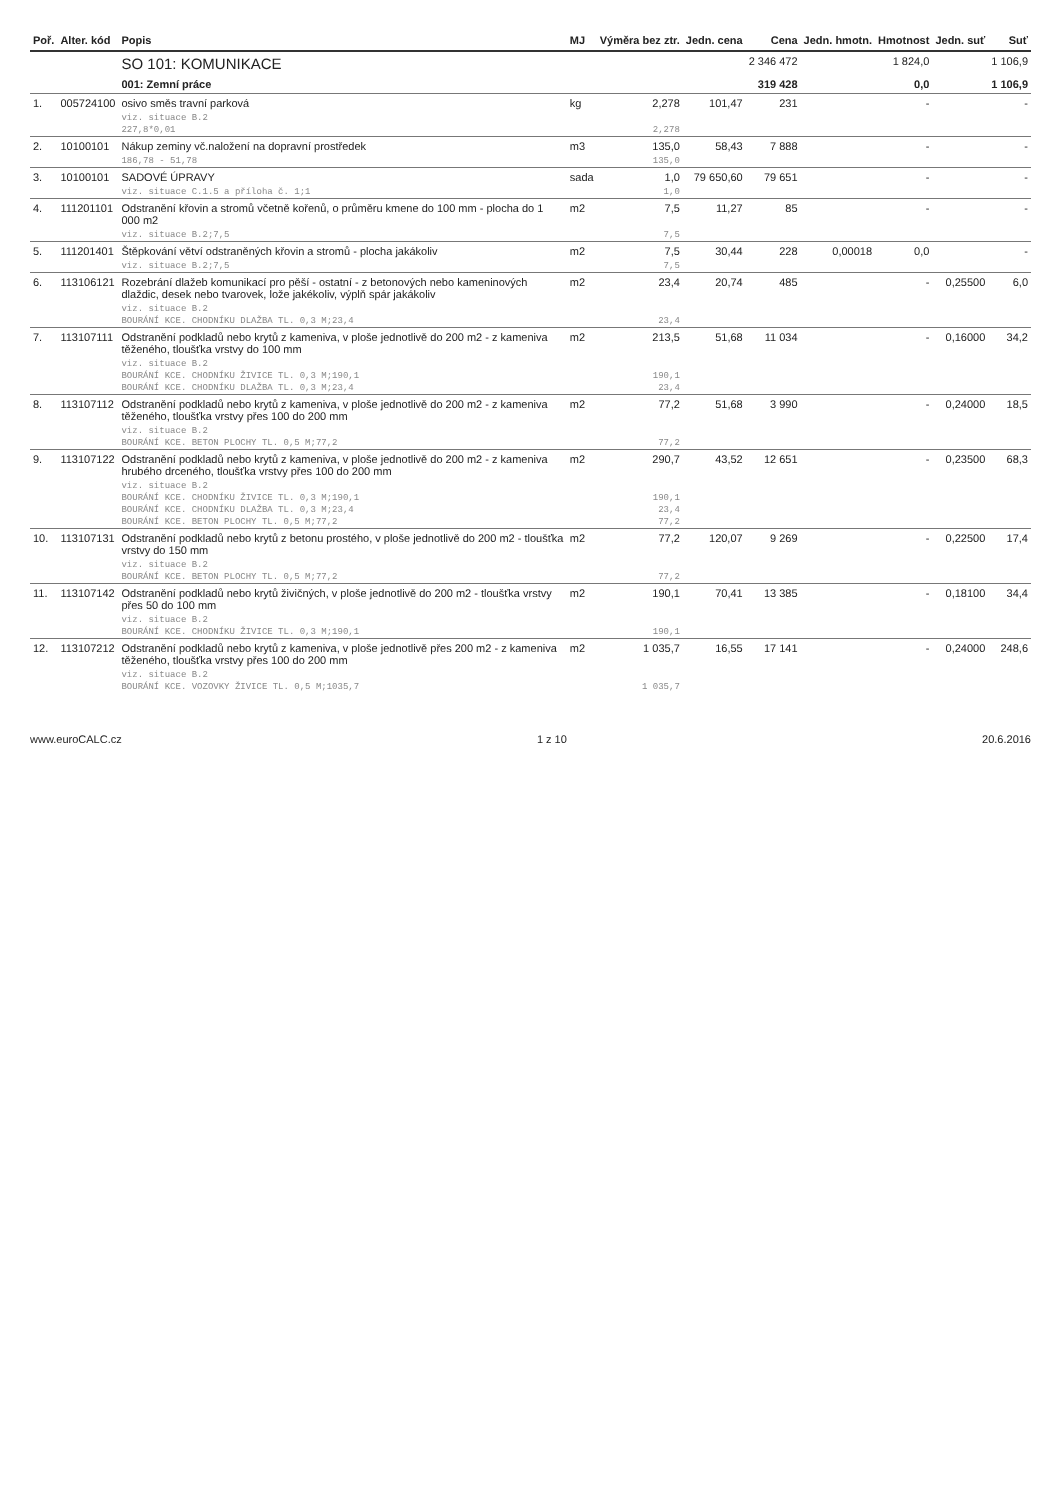| Poř. | Alter. kód | Popis | MJ | Výměra bez ztr. | Jedn. cena | Cena | Jedn. hmotn. | Hmotnost | Jedn. suť | Suť |
| --- | --- | --- | --- | --- | --- | --- | --- | --- | --- | --- |
| | | SO 101: KOMUNIKACE | | | | 2 346 472 | | 1 824,0 | | 1 106,9 |
| | | 001: Zemní práce | | | | 319 428 | | 0,0 | | 1 106,9 |
| 1. | 005724100 | osivo směs travní parková | kg | 2,278 | 101,47 | 231 | | - | | - |
| | | viz. situace B.2 | | | | | | | | |
| | | 227,8*0,01 | | 2,278 | | | | | | |
| 2. | 10100101 | Nákup zeminy vč.naložení na dopravní prostředek | m3 | 135,0 | 58,43 | 7 888 | | - | | - |
| | | 186,78 - 51,78 | | 135,0 | | | | | | |
| 3. | 10100101 | SADOVÉ ÚPRAVY | sada | 1,0 | 79 650,60 | 79 651 | | - | | - |
| | | viz. situace C.1.5 a příloha č. 1;1 | | 1,0 | | | | | | |
| 4. | 111201101 | Odstranění křovin a stromů včetně kořenů, o průměru kmene do 100 mm - plocha do 1 000 m2 | m2 | 7,5 | 11,27 | 85 | | - | | - |
| | | viz. situace B.2;7,5 | | 7,5 | | | | | | |
| 5. | 111201401 | Štěpkování větví odstraněných křovin a stromů - plocha jakákoliv | m2 | 7,5 | 30,44 | 228 | 0,00018 | 0,0 | | - |
| | | viz. situace B.2;7,5 | | 7,5 | | | | | | |
| 6. | 113106121 | Rozebrání dlažeb komunikací pro pěší - ostatní - z betonových nebo kameninových dlaždic, desek nebo tvarovek, lože jakékoliv, výplň spár jakákoliv | m2 | 23,4 | 20,74 | 485 | | - | 0,25500 | 6,0 |
| | | viz. situace B.2 | | | | | | | | |
| | | BOURÁNÍ KCE. CHODNÍKU DLAŽBA TL. 0,3 M;23,4 | | 23,4 | | | | | | |
| 7. | 113107111 | Odstranění podkladů nebo krytů z kameniva, v ploše jednotlivě do 200 m2 - z kameniva těženého, tloušťka vrstvy do 100 mm | m2 | 213,5 | 51,68 | 11 034 | | - | 0,16000 | 34,2 |
| | | viz. situace B.2 | | | | | | | | |
| | | BOURÁNÍ KCE. CHODNÍKU ŽIVICE TL. 0,3 M;190,1 | | 190,1 | | | | | | |
| | | BOURÁNÍ KCE. CHODNÍKU DLAŽBA TL. 0,3 M;23,4 | | 23,4 | | | | | | |
| 8. | 113107112 | Odstranění podkladů nebo krytů z kameniva, v ploše jednotlivě do 200 m2 - z kameniva těženého, tloušťka vrstvy přes 100 do 200 mm | m2 | 77,2 | 51,68 | 3 990 | | - | 0,24000 | 18,5 |
| | | viz. situace B.2 | | | | | | | | |
| | | BOURÁNÍ KCE. BETON PLOCHY TL. 0,5 M;77,2 | | 77,2 | | | | | | |
| 9. | 113107122 | Odstranění podkladů nebo krytů z kameniva, v ploše jednotlivě do 200 m2 - z kameniva hrubého drceného, tloušťka vrstvy přes 100 do 200 mm | m2 | 290,7 | 43,52 | 12 651 | | - | 0,23500 | 68,3 |
| | | viz. situace B.2 | | | | | | | | |
| | | BOURÁNÍ KCE. CHODNÍKU ŽIVICE TL. 0,3 M;190,1 | | 190,1 | | | | | | |
| | | BOURÁNÍ KCE. CHODNÍKU DLAŽBA TL. 0,3 M;23,4 | | 23,4 | | | | | | |
| | | BOURÁNÍ KCE. BETON PLOCHY TL. 0,5 M;77,2 | | 77,2 | | | | | | |
| 10. | 113107131 | Odstranění podkladů nebo krytů z betonu prostého, v ploše jednotlivě do 200 m2 - tloušťka vrstvy do 150 mm | m2 | 77,2 | 120,07 | 9 269 | | - | 0,22500 | 17,4 |
| | | viz. situace B.2 | | | | | | | | |
| | | BOURÁNÍ KCE. BETON PLOCHY TL. 0,5 M;77,2 | | 77,2 | | | | | | |
| 11. | 113107142 | Odstranění podkladů nebo krytů živičných, v ploše jednotlivě do 200 m2 - tloušťka vrstvy přes 50 do 100 mm | m2 | 190,1 | 70,41 | 13 385 | | - | 0,18100 | 34,4 |
| | | viz. situace B.2 | | | | | | | | |
| | | BOURÁNÍ KCE. CHODNÍKU ŽIVICE TL. 0,3 M;190,1 | | 190,1 | | | | | | |
| 12. | 113107212 | Odstranění podkladů nebo krytů z kameniva, v ploše jednotlivě přes 200 m2 - z kameniva těženého, tloušťka vrstvy přes 100 do 200 mm | m2 | 1 035,7 | 16,55 | 17 141 | | - | 0,24000 | 248,6 |
| | | viz. situace B.2 | | | | | | | | |
| | | BOURÁNÍ KCE. VOZOVKY ŽIVICE TL. 0,5 M;1035,7 | | 1 035,7 | | | | | | |
www.euroCALC.cz 1 z 10 20.6.2016